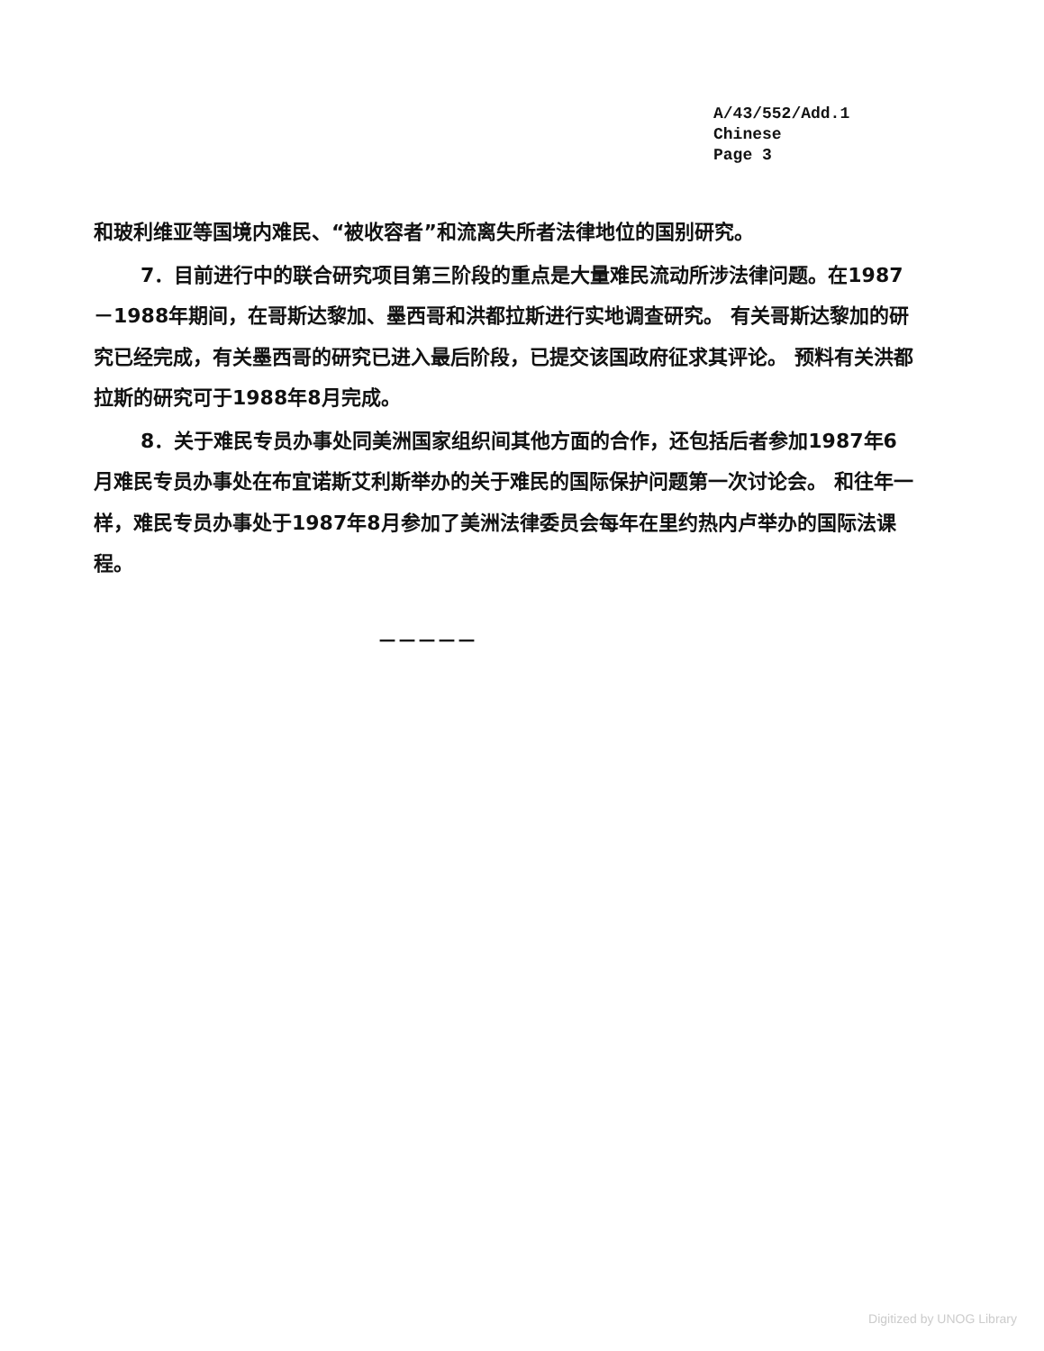A/43/552/Add.1
Chinese
Page 3
和玻利维亚等国境内难民、“被收容者”和流离失所者法律地位的国别研究。
7．目前进行中的联合研究项目第三阶段的重点是大量难民流动所涉法律问题。在1987－1988年期间，在哥斯达黎加、墨西哥和洪都拉斯进行实地调查研究。 有关哥斯达黎加的研究已经完成，有关墨西哥的研究已进入最后阶段，已提交该国政府征求其评论。 预料有关洪都拉斯的研究可于1988年8月完成。
8．关于难民专员办事处同美洲国家组织间其他方面的合作，还包括后者参加1987年6月难民专员办事处在布宜诺斯艾利斯举办的关于难民的国际保护问题第一次讨论会。 和往年一样，难民专员办事处于1987年8月参加了美洲法律委员会每年在里约热内卢举办的国际法课程。
－－－－－
Digitized by UNOG Library